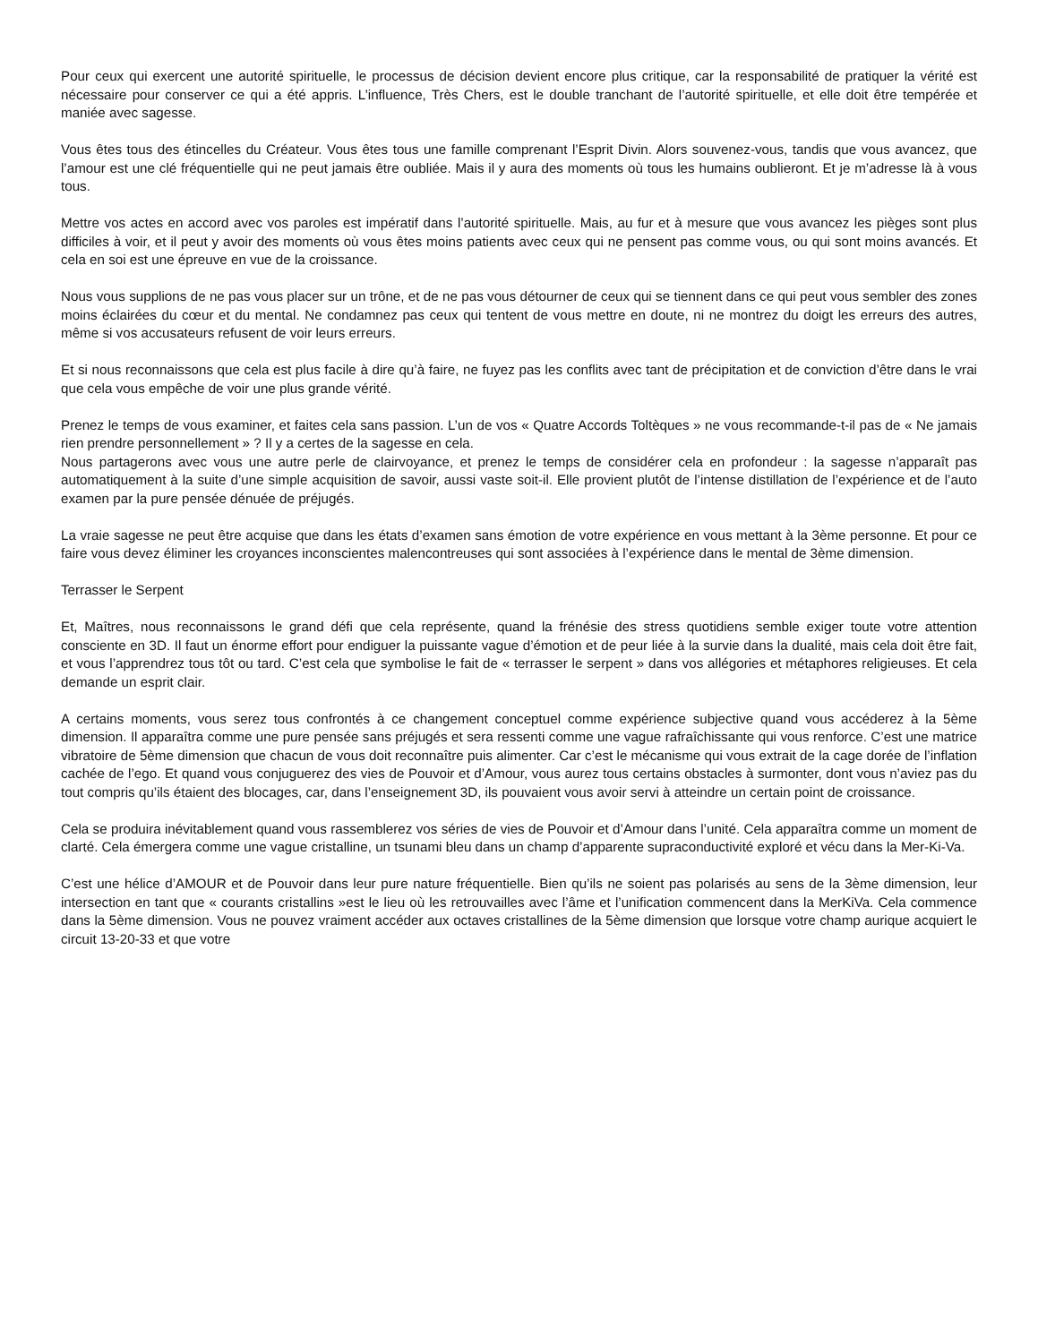Pour ceux qui exercent une autorité spirituelle, le processus de décision devient encore plus critique, car la responsabilité de pratiquer la vérité est nécessaire pour conserver ce qui a été appris. L’influence, Très Chers, est le double tranchant de l’autorité spirituelle, et elle doit être tempérée et maniée avec sagesse.
Vous êtes tous des étincelles du Créateur. Vous êtes tous une famille comprenant l’Esprit Divin. Alors souvenez-vous, tandis que vous avancez, que l’amour est une clé fréquentielle qui ne peut jamais être oubliée. Mais il y aura des moments où tous les humains oublieront. Et je m’adresse là à vous tous.
Mettre vos actes en accord avec vos paroles est impératif dans l’autorité spirituelle. Mais, au fur et à mesure que vous avancez les pièges sont plus difficiles à voir, et il peut y avoir des moments où vous êtes moins patients avec ceux qui ne pensent pas comme vous, ou qui sont moins avancés. Et cela en soi est une épreuve en vue de la croissance.
Nous vous supplions de ne pas vous placer sur un trône, et de ne pas vous détourner de ceux qui se tiennent dans ce qui peut vous sembler des zones moins éclairées du cœur et du mental. Ne condamnez pas ceux qui tentent de vous mettre en doute, ni ne montrez du doigt les erreurs des autres, même si vos accusateurs refusent de voir leurs erreurs.
Et si nous reconnaissons que cela est plus facile à dire qu’à faire, ne fuyez pas les conflits avec tant de précipitation et de conviction d’être dans le vrai que cela vous empêche de voir une plus grande vérité.
Prenez le temps de vous examiner, et faites cela sans passion. L’un de vos « Quatre Accords Toltèques » ne vous recommande-t-il pas de « Ne jamais rien prendre personnellement » ? Il y a certes de la sagesse en cela.
Nous partagerons avec vous une autre perle de clairvoyance, et prenez le temps de considérer cela en profondeur : la sagesse n’apparaît pas automatiquement à la suite d’une simple acquisition de savoir, aussi vaste soit-il. Elle provient plutôt de l’intense distillation de l’expérience et de l’auto examen par la pure pensée dénuée de préjugés.
La vraie sagesse ne peut être acquise que dans les états d’examen sans émotion de votre expérience en vous mettant à la 3ème personne. Et pour ce faire vous devez éliminer les croyances inconscientes malencontreuses qui sont associées à l’expérience dans le mental de 3ème dimension.
Terrasser le Serpent
Et, Maîtres, nous reconnaissons le grand défi que cela représente, quand la frénésie des stress quotidiens semble exiger toute votre attention consciente en 3D. Il faut un énorme effort pour endiguer la puissante vague d’émotion et de peur liée à la survie dans la dualité, mais cela doit être fait, et vous l’apprendrez tous tôt ou tard. C’est cela que symbolise le fait de « terrasser le serpent » dans vos allégories et métaphores religieuses. Et cela demande un esprit clair.
A certains moments, vous serez tous confrontés à ce changement conceptuel comme expérience subjective quand vous accéderez à la 5ème dimension. Il apparaîtra comme une pure pensée sans préjugés et sera ressenti comme une vague rafraîchissante qui vous renforce. C’est une matrice vibratoire de 5ème dimension que chacun de vous doit reconnaître puis alimenter. Car c’est le mécanisme qui vous extrait de la cage dorée de l’inflation cachée de l’ego. Et quand vous conjuguerez des vies de Pouvoir et d’Amour, vous aurez tous certains obstacles à surmonter, dont vous n’aviez pas du tout compris qu’ils étaient des blocages, car, dans l’enseignement 3D, ils pouvaient vous avoir servi à atteindre un certain point de croissance.
Cela se produira inévitablement quand vous rassemblerez vos séries de vies de Pouvoir et d’Amour dans l’unité. Cela apparaîtra comme un moment de clarté. Cela émergera comme une vague cristalline, un tsunami bleu dans un champ d’apparente supraconductivité exploré et vécu dans la Mer-Ki-Va.
C’est une hélice d’AMOUR et de Pouvoir dans leur pure nature fréquentielle. Bien qu’ils ne soient pas polarisés au sens de la 3ème dimension, leur intersection en tant que « courants cristallins »est le lieu où les retrouvailles avec l’âme et l’unification commencent dans la MerKiVa. Cela commence dans la 5ème dimension. Vous ne pouvez vraiment accéder aux octaves cristallines de la 5ème dimension que lorsque votre champ aurique acquiert le circuit 13-20-33 et que votre